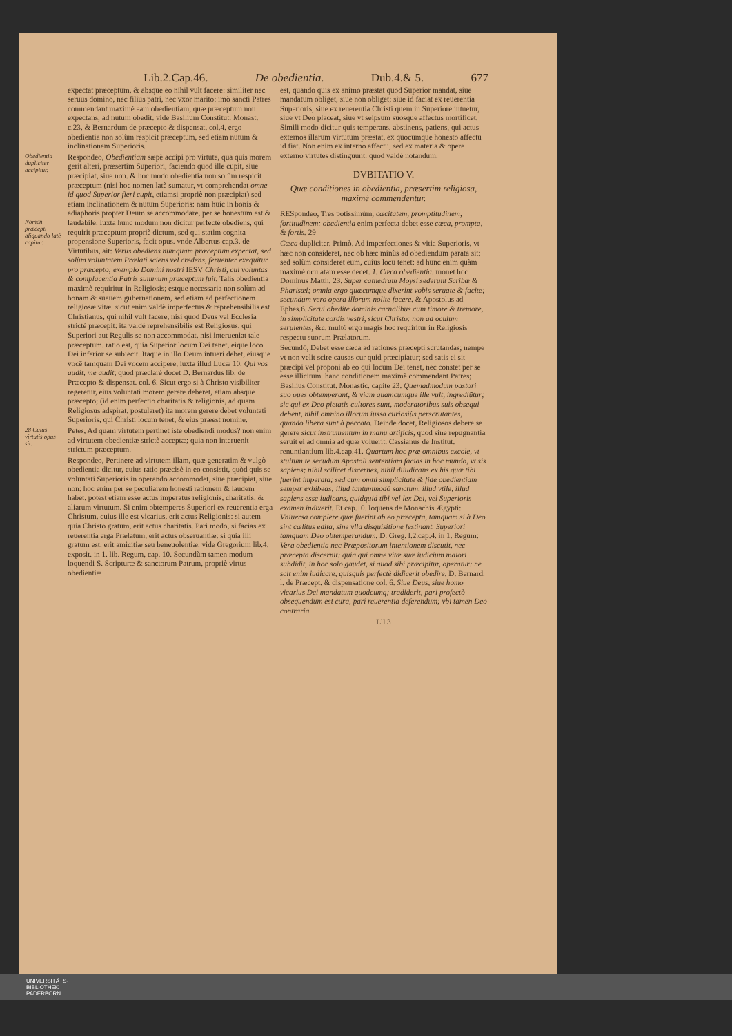Lib.2.Cap.46. De obedientia. Dub.4.& 5. 677
expectat præceptum, & absque eo nihil vult facere: similiter nec seruus domino, nec filius patri, nec vxor marito: imò sancti Patres commendant maximè eam obedientiam, quæ præceptum non expectans, ad nutum obedit. vide Basilium Constitut. Monast. c.23. & Bernardum de præcepto & dispensat. col.4. ergo obedientia non solùm respicit præceptum, sed etiam nutum & inclinationem Superioris.
Obedientia dupliciter accipitur.
Respondeo, Obedientiam sæpè accipi pro virtute, qua quis morem gerit alteri, præsertim Superiori, faciendo quod ille cupit, siue præcipiat, siue non. & hoc modo obedientia non solùm respicit præceptum (nisi hoc nomen latè sumatur, vt comprehendat omne id quod Superior fieri cupit, etiamsi propriè non præcipiat) sed etiam inclinationem & nutum Superioris: nam huic in bonis & adiaphoris propter Deum se accommodare, per se honestum est & laudabile.
Nomen præcepti aliquando latè capitur.
Iuxta hunc modum non dicitur perfectè obediens, qui requirit præceptum propriè dictum, sed qui statim cognita propensione Superioris, facit opus. vnde Albertus cap.3. de Virtutibus, ait: Verus obediens numquam præceptum expectat, sed solùm voluntatem Prælati sciens vel credens, feruenter exequitur pro præcepto; exemplo Domini nostri IESV Christi, cui voluntas & complacentia Patris summum præceptum fuit. Talis obedientia maximè requiritur in Religiosis; estque necessaria non solùm ad bonam & suauem gubernationem, sed etiam ad perfectionem religiosæ vitæ. sicut enim valdè imperfectus & reprehensibilis est Christianus, qui nihil vult facere, nisi quod Deus vel Ecclesia strictè præcepit: ita valdè reprehensibilis est Religiosus, qui Superiori aut Regulis se non accommodat, nisi interueniat tale præceptum. ratio est, quia Superior locum Dei tenet, eique loco Dei inferior se subiecit. Itaque in illo Deum intueri debet, eiusque vocē tamquam Dei vocem accipere, iuxta illud Lucæ 10. Qui vos audit, me audit; quod præclarè docet D. Bernardus lib. de Præcepto & dispensat. col. 6. Sicut ergo si à Christo visibiliter regeretur, eius voluntati morem gerere deberet, etiam absque præcepto; (id enim perfectio charitatis & religionis, ad quam Religiosus adspirat, postularet) ita morem gerere debet voluntati Superioris, qui Christi locum tenet, & eius præest nomine.
28 Cuius virtutis opus sit.
Petes, Ad quam virtutem pertinet iste obediendi modus? non enim ad virtutem obedientiæ strictè acceptæ; quia non interuenit strictum præceptum.
Respondeo, Pertinere ad virtutem illam, quæ generatim & vulgò obedientia dicitur, cuius ratio præcisè in eo consistit, quòd quis se voluntati Superioris in operando accommodet, siue præcipiat, siue non: hoc enim per se peculiarem honesti rationem & laudem habet. potest etiam esse actus imperatus religionis, charitatis, & aliarum virtutum. Si enim obtemperes Superiori ex reuerentia erga Christum, cuius ille est vicarius, erit actus Religionis: si autem quia Christo gratum, erit actus charitatis. Pari modo, si facias ex reuerentia erga Prælatum, erit actus obseruantiæ: si quia illi gratum est, erit amicitiæ seu beneuolentiæ. vide Gregorium lib.4. exposit. in 1. lib. Regum, cap. 10. Secundùm tamen modum loquendi S. Scripturæ & sanctorum Patrum, propriè virtus obedientiæ
est, quando quis ex animo præstat quod Superior mandat, siue mandatum obliget, siue non obliget; siue id faciat ex reuerentia Superioris, siue ex reuerentia Christi quem in Superiore intuetur, siue vt Deo placeat, siue vt seipsum suosque affectus mortificet. Simili modo dicitur quis temperans, abstinens, patiens, qui actus externos illarum virtutum præstat, ex quocumque honesto affectu id fiat. Non enim ex interno affectu, sed ex materia & opere externo virtutes distinguunt: quod valdè notandum.
DVBITATIO V.
Quæ conditiones in obedientia, præsertim religiosa, maximè commendentur.
RESpondeo, Tres potissimùm, cæcitatem, promptitudinem, fortitudinem: obedientia enim perfecta debet esse cæca, prompta, & fortis. 29
Cæca dupliciter, Primò, Ad imperfectiones & vitia Superioris, vt hæc non consideret, nec ob hæc minùs ad obediendum parata sit; sed solùm consideret eum, cuius locū tenet: ad hunc enim quàm maximè oculatam esse decet. 1. Cæca obedientia. monet hoc Dominus Matth. 23. Super cathedram Moysi sederunt Scribæ & Pharisæi; omnia ergo quæcumque dixerint vobis seruate & facite; secundum vero opera illorum nolite facere. & Apostolus ad Ephes.6. Serui obedite dominis carnalibus cum timore & tremore, in simplicitate cordis vestri, sicut Christo: non ad oculum seruientes, &c. multò ergo magis hoc requiritur in Religiosis respectu suorum Prælatorum.
Secundò, Debet esse cæca ad rationes præcepti scrutandas; nempe vt non velit scire causas cur quid præcipiatur; sed satis ei sit præcipi vel proponi ab eo qui locum Dei tenet, nec constet per se esse illicitum. hanc conditionem maximè commendant Patres; Basilius Constitut. Monastic. capite 23. Quemadmodum pastori suo oues obtemperant, & viam quamcumque ille vult, ingrediūtur; sic qui ex Deo pietatis cultores sunt, moderatoribus suis obsequi debent, nihil omnino illorum iussa curiosiùs perscrutantes, quando libera sunt à peccato. Deinde docet, Religiosos debere se gerere sicut instrumentum in manu artificis, quod sine repugnantia seruit ei ad omnia ad quæ voluerit. Cassianus de Institut. renuntiantium lib.4.cap.41. Quartum hoc præ omnibus excole, vt stultum te secūdum Apostoli sententiam facias in hoc mundo, vt sis sapiens; nihil scilicet discernēs, nihil diiudicans ex his quæ tibi fuerint imperata; sed cum omni simplicitate & fide obedientiam semper exhibeas; illud tantummodò sanctum, illud vtile, illud sapiens esse iudicans, quidquid tibi vel lex Dei, vel Superioris examen indixerit. Et cap.10. loquens de Monachis Ægypti: Vniuersa complere quæ fuerint ab eo præcepta, tamquam si à Deo sint cælitus edita, sine vlla disquisitione festinant. Superiori tamquam Deo obtemperandum. D. Greg. l.2.cap.4. in 1. Regum: Vera obedientia nec Præpositorum intentionem discutit, nec præcepta discernit: quia qui omne vitæ suæ iudicium maiori subdidit, in hoc solo gaudet, si quod sibi præcipitur, operatur: ne scit enim iudicare, quisquis perfectè didicerit obedire. D. Bernard. l. de Præcept. & dispensatione col. 6. Siue Deus, siue homo vicarius Dei mandatum quodcumq; tradiderit, pari profectò obsequendum est cura, pari reuerentia deferendum; vbi tamen Deo contraria
Lll 3
UNIVERSITÄTS-
BIBLIOTHEK
PADERBORN